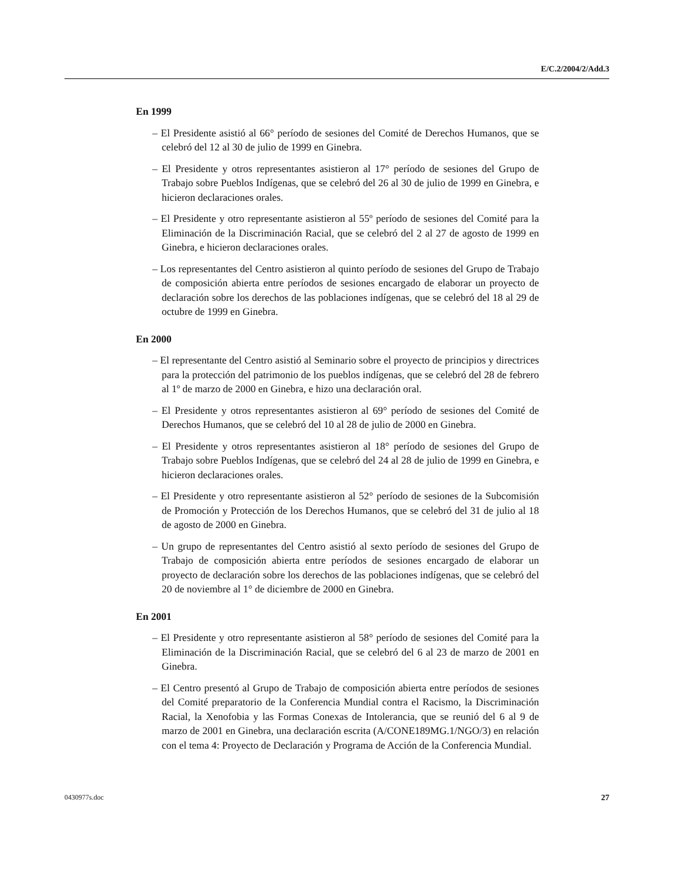E/C.2/2004/2/Add.3
En 1999
– El Presidente asistió al 66° período de sesiones del Comité de Derechos Humanos, que se celebró del 12 al 30 de julio de 1999 en Ginebra.
– El Presidente y otros representantes asistieron al 17° período de sesiones del Grupo de Trabajo sobre Pueblos Indígenas, que se celebró del 26 al 30 de julio de 1999 en Ginebra, e hicieron declaraciones orales.
– El Presidente y otro representante asistieron al 55º período de sesiones del Comité para la Eliminación de la Discriminación Racial, que se celebró del 2 al 27 de agosto de 1999 en Ginebra, e hicieron declaraciones orales.
– Los representantes del Centro asistieron al quinto período de sesiones del Grupo de Trabajo de composición abierta entre períodos de sesiones encargado de elaborar un proyecto de declaración sobre los derechos de las poblaciones indígenas, que se celebró del 18 al 29 de octubre de 1999 en Ginebra.
En 2000
– El representante del Centro asistió al Seminario sobre el proyecto de principios y directrices para la protección del patrimonio de los pueblos indígenas, que se celebró del 28 de febrero al 1º de marzo de 2000 en Ginebra, e hizo una declaración oral.
– El Presidente y otros representantes asistieron al 69° período de sesiones del Comité de Derechos Humanos, que se celebró del 10 al 28 de julio de 2000 en Ginebra.
– El Presidente y otros representantes asistieron al 18° período de sesiones del Grupo de Trabajo sobre Pueblos Indígenas, que se celebró del 24 al 28 de julio de 1999 en Ginebra, e hicieron declaraciones orales.
– El Presidente y otro representante asistieron al 52° período de sesiones de la Subcomisión de Promoción y Protección de los Derechos Humanos, que se celebró del 31 de julio al 18 de agosto de 2000 en Ginebra.
– Un grupo de representantes del Centro asistió al sexto período de sesiones del Grupo de Trabajo de composición abierta entre períodos de sesiones encargado de elaborar un proyecto de declaración sobre los derechos de las poblaciones indígenas, que se celebró del 20 de noviembre al 1° de diciembre de 2000 en Ginebra.
En 2001
– El Presidente y otro representante asistieron al 58° período de sesiones del Comité para la Eliminación de la Discriminación Racial, que se celebró del 6 al 23 de marzo de 2001 en Ginebra.
– El Centro presentó al Grupo de Trabajo de composición abierta entre períodos de sesiones del Comité preparatorio de la Conferencia Mundial contra el Racismo, la Discriminación Racial, la Xenofobia y las Formas Conexas de Intolerancia, que se reunió del 6 al 9 de marzo de 2001 en Ginebra, una declaración escrita (A/CONE189MG.1/NGO/3) en relación con el tema 4: Proyecto de Declaración y Programa de Acción de la Conferencia Mundial.
0430977s.doc 27